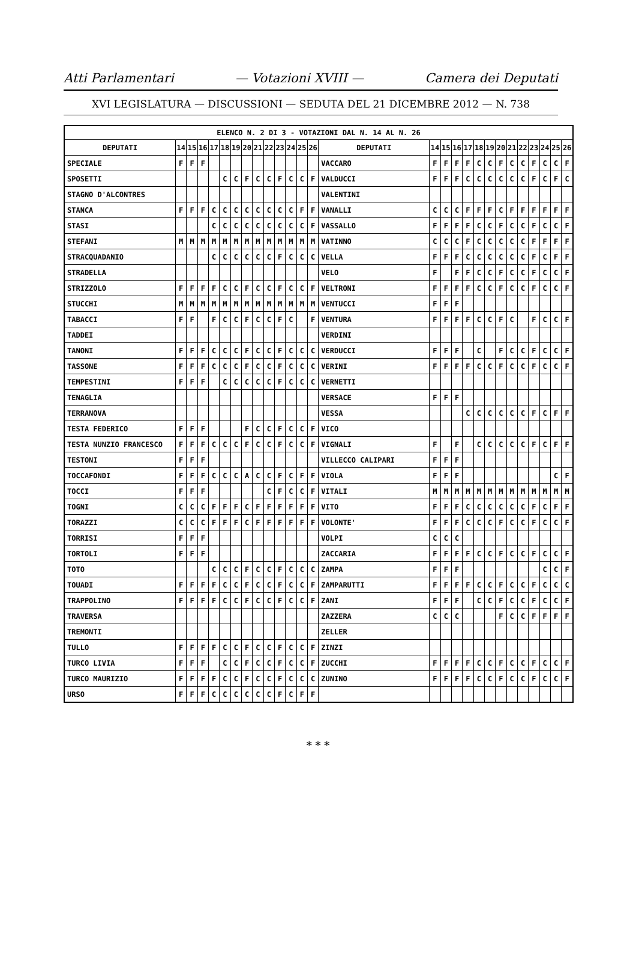Atti Parlamentari — Votazioni XVIII — Camera dei Deputati
XVI LEGISLATURA — DISCUSSIONI — SEDUTA DEL 21 DICEMBRE 2012 — N. 738
| ELENCO N. 2 DI 3 - VOTAZIONI DAL N. 14 AL N. 26 | | | | | | | | | | | | | | | | | | | | | | | | | | | |
| --- | --- | --- | --- | --- | --- | --- | --- | --- | --- | --- | --- | --- | --- | --- | --- | --- | --- | --- | --- | --- | --- | --- | --- | --- | --- | --- | --- |
| DEPUTATI | 14 | 15 | 16 | 17 | 18 | 19 | 20 | 21 | 22 | 23 | 24 | 25 | 26 | DEPUTATI | 14 | 15 | 16 | 17 | 18 | 19 | 20 | 21 | 22 | 23 | 24 | 25 | 26 |
| SPECIALE | F | F | F | | | | | | | | | | | VACCARO | F | F | F | F | C | C | F | C | C | F | C | C | F |
| SPOSETTI | | | | | C | C | F | C | C | F | C | C | F | VALDUCCI | F | F | F | C | C | C | C | C | C | F | C | F | C |
| STAGNO D'ALCONTRES | | | | | | | | | | | | | | VALENTINI | | | | | | | | | | | | | |
| STANCA | F | F | F | C | C | C | C | C | C | C | C | F | F | VANALLI | C | C | C | F | F | F | C | F | F | F | F | F | F |
| STASI | | | | C | C | C | C | C | C | C | C | C | F | VASSALLO | F | F | F | F | C | C | F | C | C | F | C | C | F |
| STEFANI | M | M | M | M | M | M | M | M | M | M | M | M | M | VATINNO | C | C | C | F | C | C | C | C | C | F | F | F | F |
| STRACQUADANIO | | | | C | C | C | C | C | C | F | C | C | C | VELLA | F | F | F | C | C | C | C | C | C | F | C | F | F |
| STRADELLA | | | | | | | | | | | | | | VELO | F | | F | F | C | C | F | C | C | F | C | C | F |
| STRIZZOLO | F | F | F | F | C | C | F | C | C | F | C | C | F | VELTRONI | F | F | F | F | C | C | F | C | C | F | C | C | F |
| STUCCHI | M | M | M | M | M | M | M | M | M | M | M | M | M | VENTUCCI | F | F | F | | | | | | | | | | |
| TABACCI | F | F | | F | C | C | F | C | C | F | C | | F | VENTURA | F | F | F | F | C | C | F | C | | F | C | C | F |
| TADDEI | | | | | | | | | | | | | | VERDINI | | | | | | | | | | | | | |
| TANONI | F | F | F | C | C | C | F | C | C | F | C | C | C | VERDUCCI | F | F | F | | C | | F | C | C | F | C | C | F |
| TASSONE | F | F | F | C | C | C | F | C | C | F | C | C | C | VERINI | F | F | F | F | C | C | F | C | C | F | C | C | F |
| TEMPESTINI | F | F | F | | C | C | C | C | C | F | C | C | C | VERNETTI | | | | | | | | | | | | | |
| TENAGLIA | | | | | | | | | | | | | | VERSACE | F | F | F | | | | | | | | | | |
| TERRANOVA | | | | | | | | | | | | | | VESSA | | | | C | C | C | C | C | C | F | C | F | F |
| TESTA FEDERICO | F | F | F | | | | F | C | C | F | C | C | F | VICO | | | | | | | | | | | | | |
| TESTA NUNZIO FRANCESCO | F | F | F | C | C | C | F | C | C | F | C | C | F | VIGNALI | F | | F | | C | C | C | C | C | F | C | F | F |
| TESTONI | F | F | F | | | | | | | | | | | VILLECCO CALIPARI | F | F | F | | | | | | | | | | |
| TOCCAFONDI | F | F | F | C | C | C | A | C | C | F | C | F | F | VIOLA | F | F | F | | | | | | | | | C | F |
| TOCCI | F | F | F | | | | | | C | F | C | C | F | VITALI | M | M | M | M | M | M | M | M | M | M | M | M | M |
| TOGNI | C | C | C | F | F | F | C | F | F | F | F | F | F | VITO | F | F | F | C | C | C | C | C | C | F | C | F | F |
| TORAZZI | C | C | C | F | F | F | C | F | F | F | F | F | F | VOLONTE' | F | F | F | C | C | C | F | C | C | F | C | C | F |
| TORRISI | F | F | F | | | | | | | | | | | VOLPI | C | C | C | | | | | | | | | | |
| TORTOLI | F | F | F | | | | | | | | | | | ZACCARIA | F | F | F | F | C | C | F | C | C | F | C | C | F |
| TOTO | | | | C | C | C | F | C | C | F | C | C | C | ZAMPA | F | F | F | | | | | | | | C | C | F |
| TOUADI | F | F | F | F | C | C | F | C | C | F | C | C | F | ZAMPARUTTI | F | F | F | F | C | C | F | C | C | F | C | C | C |
| TRAPPOLINO | F | F | F | F | C | C | F | C | C | F | C | C | F | ZANI | F | F | F | | C | C | F | C | C | F | C | C | F |
| TRAVERSA | | | | | | | | | | | | | | ZAZZERA | C | C | C | | | | F | C | C | F | F | F | F |
| TREMONTI | | | | | | | | | | | | | | ZELLER | | | | | | | | | | | | | |
| TULLO | F | F | F | F | C | C | F | C | C | F | C | C | F | ZINZI | | | | | | | | | | | | | |
| TURCO LIVIA | F | F | F | | C | C | F | C | C | F | C | C | F | ZUCCHI | F | F | F | F | C | C | F | C | C | F | C | C | F |
| TURCO MAURIZIO | F | F | F | F | C | C | F | C | C | F | C | C | C | ZUNINO | F | F | F | F | C | C | F | C | C | F | C | C | F |
| URSO | F | F | F | C | C | C | C | C | C | F | C | F | F | | | | | | | | | | | | | | |
* * *